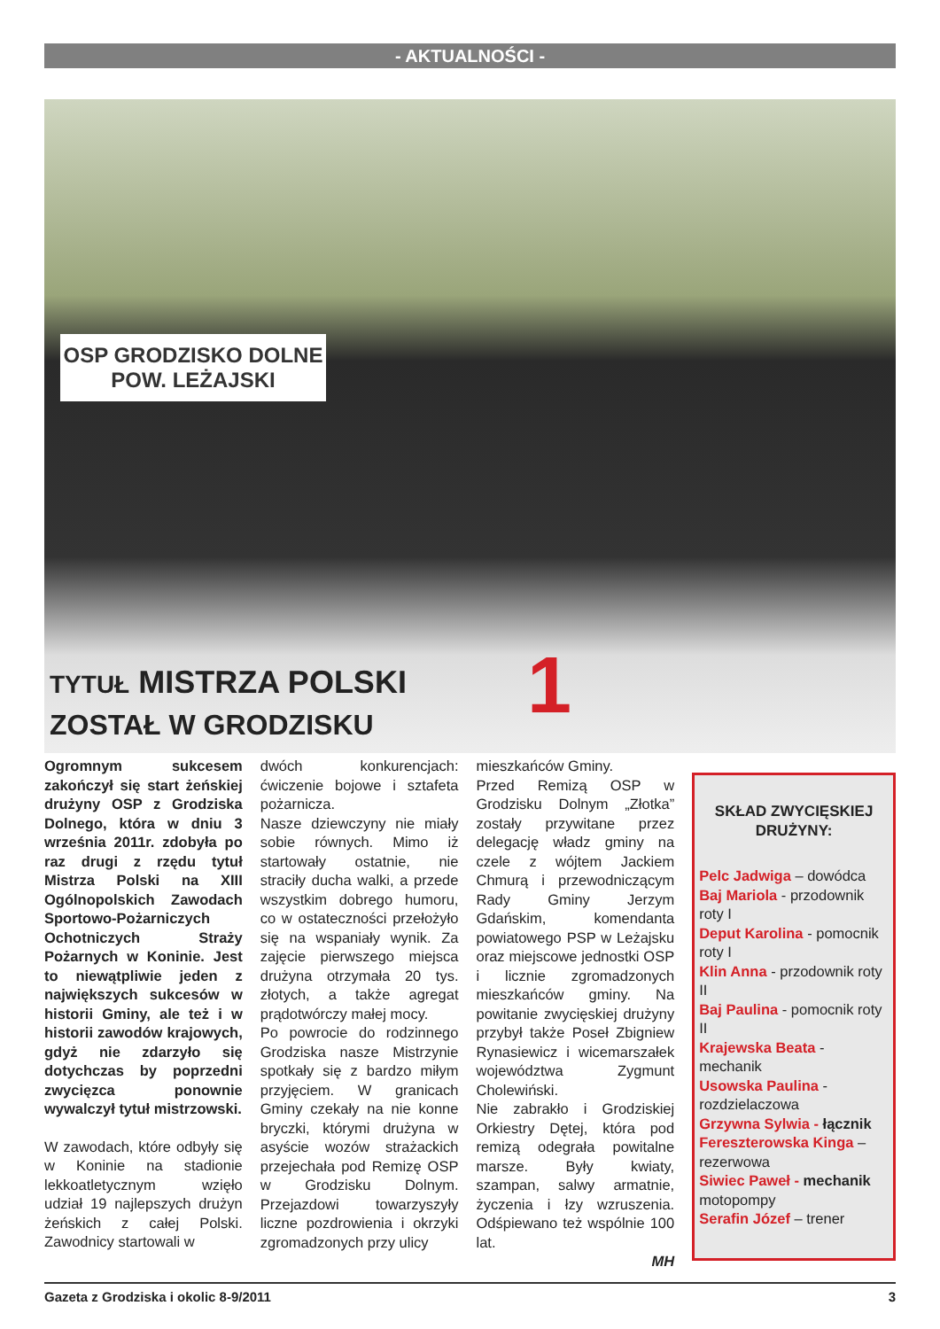- AKTUALNOŚCI -
OSP GRODZISKO DOLNE
POW. LEŻAJSKI
1
TYTUŁ MISTRZA POLSKI
ZOSTAŁ W GRODZISKU
Ogromnym sukcesem zakończył się start żeńskiej drużyny OSP z Grodziska Dolnego, która w dniu 3 września 2011r. zdobyła po raz drugi z rzędu tytuł Mistrza Polski na XIII Ogólnopolskich Zawodach Sportowo-Pożarniczych Ochotniczych Straży Pożarnych w Koninie. Jest to niewątpliwie jeden z największych sukcesów w historii Gminy, ale też i w historii zawodów krajowych, gdyż nie zdarzyło się dotychczas by poprzedni zwycięzca ponownie wywalczył tytuł mistrzowski.
W zawodach, które odbyły się w Koninie na stadionie lekkoatletycznym wzięło udział 19 najlepszych drużyn żeńskich z całej Polski. Zawodnicy startowali w
dwóch konkurencjach: ćwiczenie bojowe i sztafeta pożarnicza.
Nasze dziewczyny nie miały sobie równych. Mimo iż startowały ostatnie, nie straciły ducha walki, a przede wszystkim dobrego humoru, co w ostateczności przełożyło się na wspaniały wynik. Za zajęcie pierwszego miejsca drużyna otrzymała 20 tys. złotych, a także agregat prądotwórczy małej mocy.
Po powrocie do rodzinnego Grodziska nasze Mistrzynie spotkały się z bardzo miłym przyjęciem. W granicach Gminy czekały na nie konne bryczki, którymi drużyna w asyście wozów strażackich przejechała pod Remizę OSP w Grodzisku Dolnym. Przejazdowi towarzyszyły liczne pozdrowienia i okrzyki zgromadzonych przy ulicy
mieszkańców Gminy.
Przed Remizą OSP w Grodzisku Dolnym „Złotka” zostały przywitane przez delegację władz gminy na czele z wójtem Jackiem Chmurą i przewodniczącym Rady Gminy Jerzym Gdańskim, komendanta powiatowego PSP w Leżajsku oraz miejscowe jednostki OSP i licznie zgromadzonych mieszkańców gminy. Na powitanie zwycięskiej drużyny przybył także Poseł Zbigniew Rynasiewicz i wicemarszałek województwa Zygmunt Cholewiński.
Nie zabrakło i Grodziskiej Orkiestry Dętej, która pod remizą odegrała powitalne marsze. Były kwiaty, szampan, salwy armatnie, życzenia i łzy wzruszenia. Odśpiewano też wspólnie 100 lat.
MH
SKŁAD ZWYCIĘSKIEJ DRUŻYNY:
Pelc Jadwiga – dowódca
Baj Mariola - przodownik roty I
Deput Karolina - pomocnik roty I
Klin Anna - przodownik roty II
Baj Paulina - pomocnik roty II
Krajewska Beata - mechanik
Usowska Paulina - rozdzielaczowa
Grzywna Sylwia - łącznik
Fereszterowska Kinga – rezerwowa
Siwiec Paweł - mechanik motopompy
Serafin Józef – trener
Gazeta z Grodziska i okolic 8-9/2011 3